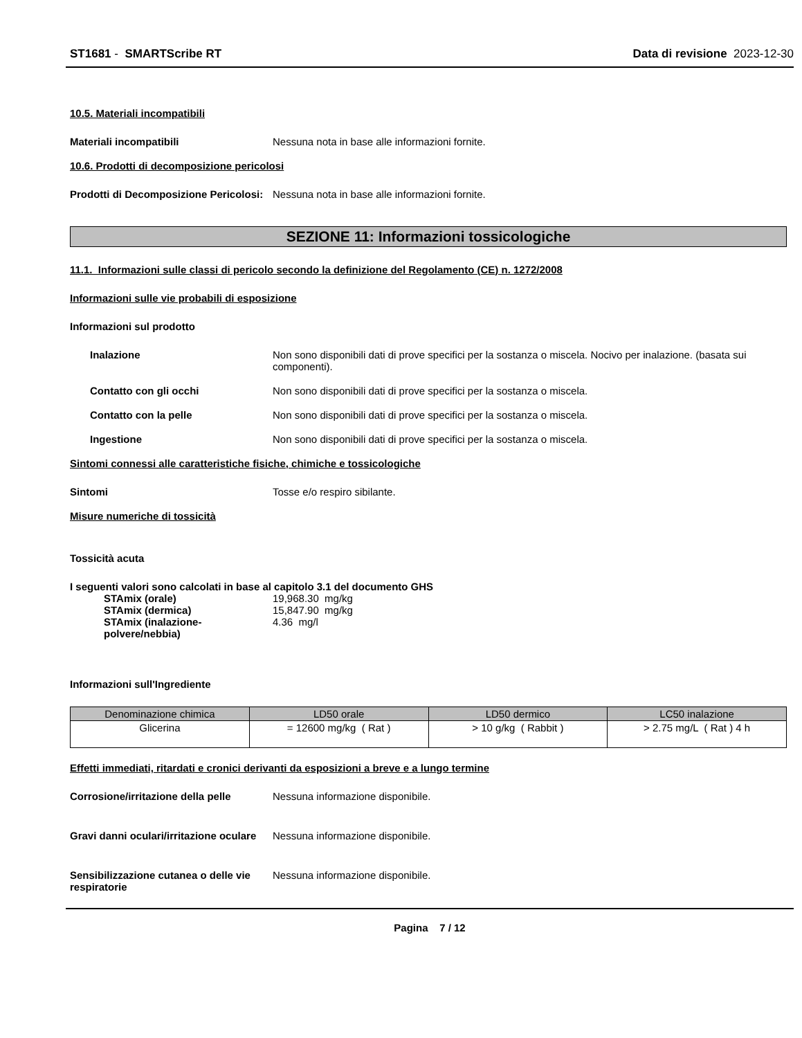ST1681 - SMARTScribe RT Data di revisione 2023-12-30
10.5. Materiali incompatibili
Materiali incompatibili Nessuna nota in base alle informazioni fornite.
10.6. Prodotti di decomposizione pericolosi
Prodotti di Decomposizione Pericolosi:
Nessuna nota in base alle informazioni fornite.
SEZIONE 11: Informazioni tossicologiche
11.1. Informazioni sulle classi di pericolo secondo la definizione del Regolamento (CE) n. 1272/2008
Informazioni sulle vie probabili di esposizione
Informazioni sul prodotto
Inalazione Non sono disponibili dati di prove specifici per la sostanza o miscela. Nocivo per inalazione. (basata sui componenti).
Contatto con gli occhi Non sono disponibili dati di prove specifici per la sostanza o miscela.
Contatto con la pelle Non sono disponibili dati di prove specifici per la sostanza o miscela.
Ingestione Non sono disponibili dati di prove specifici per la sostanza o miscela.
Sintomi connessi alle caratteristiche fisiche, chimiche e tossicologiche
Sintomi Tosse e/o respiro sibilante.
Misure numeriche di tossicità
Tossicità acuta
I seguenti valori sono calcolati in base al capitolo 3.1 del documento GHS
STAmix (orale) 19,968.30 mg/kg
STAmix (dermica) 15,847.90 mg/kg
STAmix (inalazione-polvere/nebbia)
4.36 mg/l
Informazioni sull'Ingrediente
| Denominazione chimica | LD50 orale | LD50 dermico | LC50 inalazione |
| --- | --- | --- | --- |
| Glicerina | = 12600 mg/kg ( Rat ) | > 10 g/kg ( Rabbit ) | > 2.75 mg/L ( Rat ) 4 h |
Effetti immediati, ritardati e cronici derivanti da esposizioni a breve e a lungo termine
Corrosione/irritazione della pelle
Nessuna informazione disponibile.
Gravi danni oculari/irritazione oculare
Nessuna informazione disponibile.
Sensibilizzazione cutanea o delle vie respiratorie
Nessuna informazione disponibile.
Pagina 7 / 12